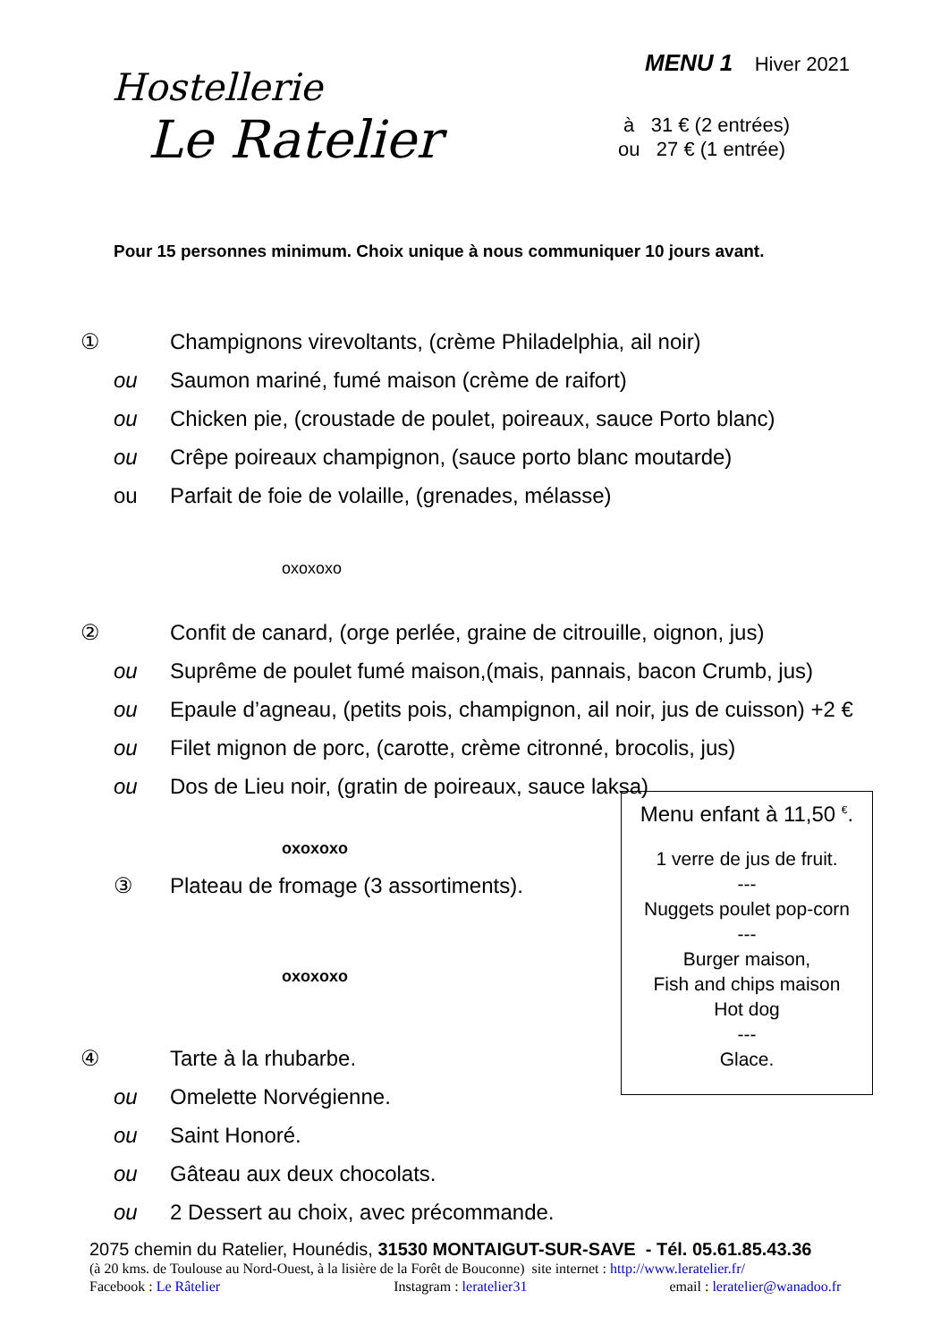Hostellerie
Le Ratelier
MENU 1 Hiver 2021
à 31 € (2 entrées)
ou 27 € (1 entrée)
Pour 15 personnes minimum. Choix unique à nous communiquer 10 jours avant.
① Champignons virevoltants, (crème Philadelphia, ail noir)
ou Saumon mariné, fumé maison (crème de raifort)
ou Chicken pie, (croustade de poulet, poireaux, sauce Porto blanc)
ou Crêpe poireaux champignon, (sauce porto blanc moutarde)
ou Parfait de foie de volaille, (grenades, mélasse)
oxoxoxo
② Confit de canard, (orge perlée, graine de citrouille, oignon, jus)
ou Suprême de poulet fumé maison,(mais, pannais, bacon Crumb, jus)
ou Epaule d’agneau, (petits pois, champignon, ail noir, jus de cuisson) +2 €
ou Filet mignon de porc, (carotte, crème citronné, brocolis, jus)
ou Dos de Lieu noir, (gratin de poireaux, sauce laksa)
oxoxoxo
③ Plateau de fromage (3 assortiments).
oxoxoxo
④ Tarte à la rhubarbe.
ou Omelette Norvégienne.
ou Saint Honoré.
ou Gâteau aux deux chocolats.
ou 2 Dessert au choix, avec précommande.
Menu enfant à 11,50 <sup>€</sup>.
1 verre de jus de fruit.
---
Nuggets poulet pop-corn
---
Burger maison,
Fish and chips maison
Hot dog
---
Glace.
2075 chemin du Ratelier, Hounédis, 31530 MONTAIGUT-SUR-SAVE - Tél. 05.61.85.43.36
(à 20 kms. de Toulouse au Nord-Ouest, à la lisière de la Forêt de Bouconne) site internet : http://www.leratelier.fr/
Facebook : Le Râtelier Instagram : leratelier31 email : leratelier@wanadoo.fr